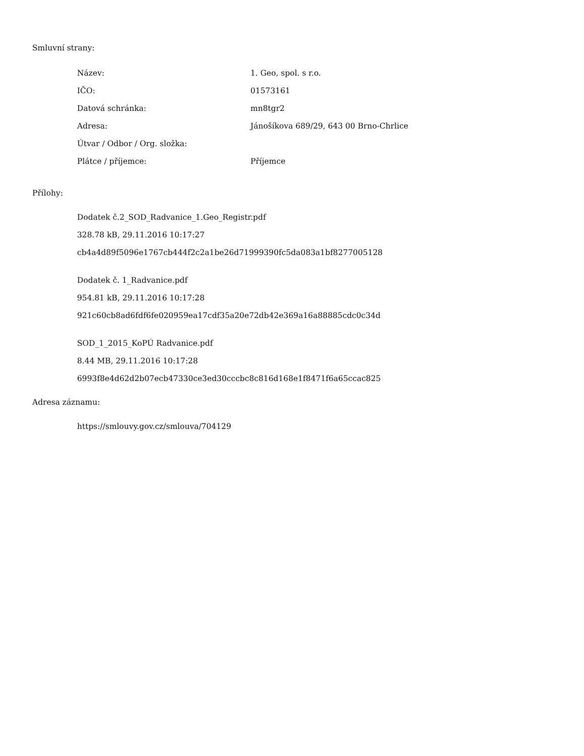Smluvní strany:
| Název: | 1. Geo, spol. s r.o. |
| IČO: | 01573161 |
| Datová schránka: | mn8tgr2 |
| Adresa: | Jánošíkova 689/29, 643 00 Brno-Chrlice |
| Útvar / Odbor / Org. složka: | |
| Plátce / příjemce: | Příjemce |
Přílohy:
Dodatek č.2_SOD_Radvanice_1.Geo_Registr.pdf
328.78 kB, 29.11.2016 10:17:27
cb4a4d89f5096e1767cb444f2c2a1be26d71999390fc5da083a1bf8277005128
Dodatek č. 1_Radvanice.pdf
954.81 kB, 29.11.2016 10:17:28
921c60cb8ad6fdf6fe020959ea17cdf35a20e72db42e369a16a88885cdc0c34d
SOD_1_2015_KoPÚ Radvanice.pdf
8.44 MB, 29.11.2016 10:17:28
6993f8e4d62d2b07ecb47330ce3ed30cccbc8c816d168e1f8471f6a65ccac825
Adresa záznamu:
https://smlouvy.gov.cz/smlouva/704129